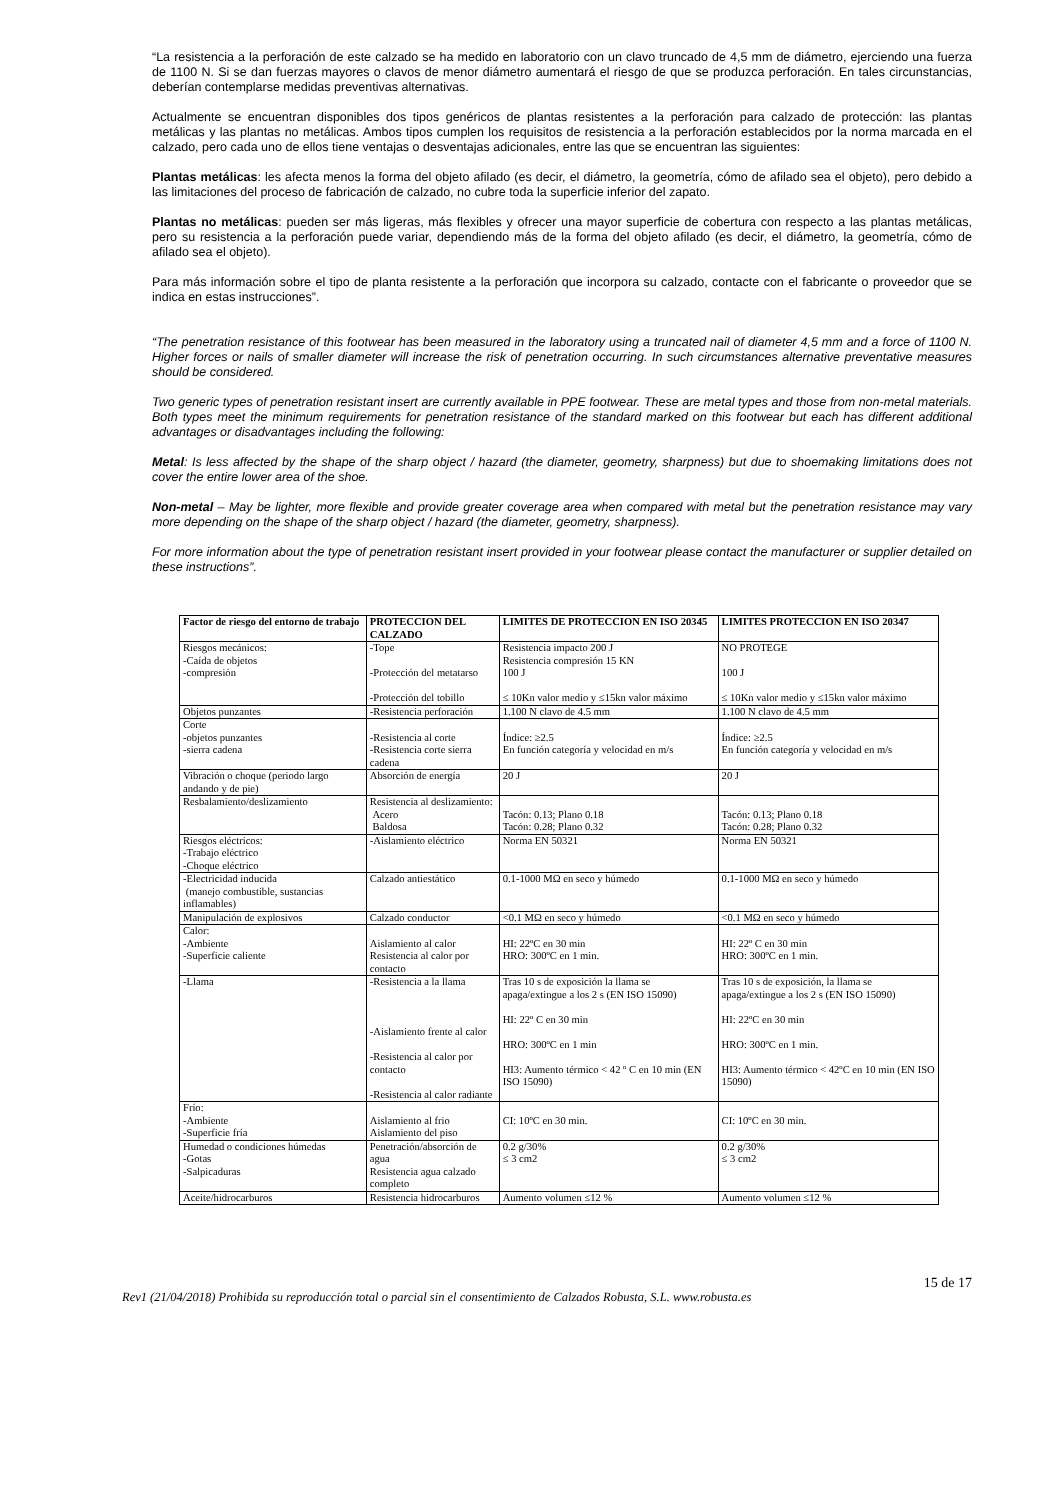“La resistencia a la perforación de este calzado se ha medido en laboratorio con un clavo truncado de 4,5 mm de diámetro, ejerciendo una fuerza de 1100 N. Si se dan fuerzas mayores o clavos de menor diámetro aumentará el riesgo de que se produzca perforación. En tales circunstancias, deberían contemplarse medidas preventivas alternativas.
Actualmente se encuentran disponibles dos tipos genéricos de plantas resistentes a la perforación para calzado de protección: las plantas metálicas y las plantas no metálicas. Ambos tipos cumplen los requisitos de resistencia a la perforación establecidos por la norma marcada en el calzado, pero cada uno de ellos tiene ventajas o desventajas adicionales, entre las que se encuentran las siguientes:
Plantas metálicas: les afecta menos la forma del objeto afilado (es decir, el diámetro, la geometría, cómo de afilado sea el objeto), pero debido a las limitaciones del proceso de fabricación de calzado, no cubre toda la superficie inferior del zapato.
Plantas no metálicas: pueden ser más ligeras, más flexibles y ofrecer una mayor superficie de cobertura con respecto a las plantas metálicas, pero su resistencia a la perforación puede variar, dependiendo más de la forma del objeto afilado (es decir, el diámetro, la geometría, cómo de afilado sea el objeto).
Para más información sobre el tipo de planta resistente a la perforación que incorpora su calzado, contacte con el fabricante o proveedor que se indica en estas instrucciones”.
“The penetration resistance of this footwear has been measured in the laboratory using a truncated nail of diameter 4,5 mm and a force of 1100 N. Higher forces or nails of smaller diameter will increase the risk of penetration occurring. In such circumstances alternative preventative measures should be considered.
Two generic types of penetration resistant insert are currently available in PPE footwear. These are metal types and those from non-metal materials. Both types meet the minimum requirements for penetration resistance of the standard marked on this footwear but each has different additional advantages or disadvantages including the following:
Metal: Is less affected by the shape of the sharp object / hazard (the diameter, geometry, sharpness) but due to shoemaking limitations does not cover the entire lower area of the shoe.
Non-metal – May be lighter, more flexible and provide greater coverage area when compared with metal but the penetration resistance may vary more depending on the shape of the sharp object / hazard (the diameter, geometry, sharpness).
For more information about the type of penetration resistant insert provided in your footwear please contact the manufacturer or supplier detailed on these instructions”.
| Factor de riesgo del entorno de trabajo | PROTECCION DEL CALZADO | LIMITES DE PROTECCION EN ISO 20345 | LIMITES PROTECCION EN ISO 20347 |
| --- | --- | --- | --- |
| Riesgos mecánicos: -Caída de objetos -compresión | -Tope -Protección del metatarso -Protección del tobillo | Resistencia impacto 200 J Resistencia compresión 15 KN 100 J ≤ 10Kn valor medio y ≤15kn valor máximo | NO PROTEGE 100 J ≤ 10Kn valor medio y ≤15kn valor máximo |
| Objetos punzantes | -Resistencia perforación | 1.100 N clavo de 4.5 mm | 1.100 N clavo de 4.5 mm |
| Corte -objetos punzantes -sierra cadena | -Resistencia al corte -Resistencia corte sierra cadena | Índice: ≥2.5 En función categoría y velocidad en m/s | Índice: ≥2.5 En función categoría y velocidad en m/s |
| Vibración o choque (periodo largo andando y de pie) | Absorción de energía | 20 J | 20 J |
| Resbalamiento/deslizamiento | Resistencia al deslizamiento: Acero Baldosa | Tacón: 0.13; Plano 0.18 Tacón: 0.28; Plano 0.32 | Tacón: 0.13; Plano 0.18 Tacón: 0.28; Plano 0.32 |
| Riesgos eléctricos: -Trabajo eléctrico -Choque eléctrico | -Aislamiento eléctrico | Norma EN 50321 | Norma EN 50321 |
| -Electricidad inducida (manejo combustible, sustancias inflamables) | Calzado antiestático | 0.1-1000 MΩ en seco y húmedo | 0.1-1000 MΩ en seco y húmedo |
| Manipulación de explosivos | Calzado conductor | <0.1 MΩ en seco y húmedo | <0.1 MΩ en seco y húmedo |
| Calor: -Ambiente -Superficie caliente | Aislamiento al calor Resistencia al calor por contacto | HI: 22ºC en 30 min HRO: 300ºC en 1 min. | HI: 22º C en 30 min HRO: 300ºC en 1 min. |
| -Llama | -Resistencia a la llama -Aislamiento frente al calor -Resistencia al calor por contacto -Resistencia al calor radiante | Tras 10 s de exposición la llama se apaga/extingue a los 2 s (EN ISO 15090) HI: 22º C en 30 min HRO: 300ºC en 1 min HI3: Aumento térmico < 42 º C en 10 min (EN ISO 15090) | Tras 10 s de exposición, la llama se apaga/extingue a los 2 s (EN ISO 15090) HI: 22ºC en 30 min HRO: 300ºC en 1 min. HI3: Aumento térmico < 42ºC en 10 min (EN ISO 15090) |
| Frío: -Ambiente -Superficie fría | Aislamiento al frio Aislamiento del piso | CI: 10ºC en 30 min. | CI: 10ºC en 30 min. |
| Humedad o condiciones húmedas -Gotas -Salpicaduras | Penetración/absorción de agua Resistencia agua calzado completo | 0.2 g/30% ≤ 3 cm2 | 0.2 g/30% ≤ 3 cm2 |
| Aceite/hidrocarburos | Resistencia hidrocarburos | Aumento volumen ≤12 % | Aumento volumen ≤12 % |
15 de 17
Rev1 (21/04/2018) Prohibida su reproducción total o parcial sin el consentimiento de Calzados Robusta, S.L. www.robusta.es